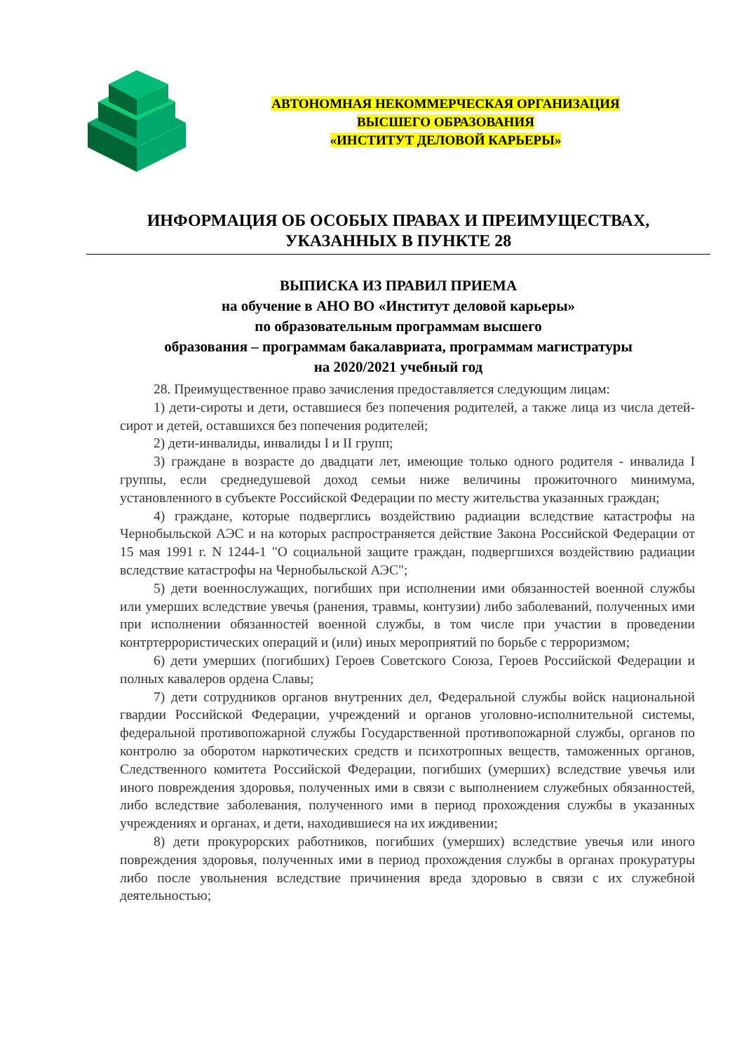АВТОНОМНАЯ НЕКОММЕРЧЕСКАЯ ОРГАНИЗАЦИЯ
ВЫСШЕГО ОБРАЗОВАНИЯ
«ИНСТИТУТ ДЕЛОВОЙ КАРЬЕРЫ»
ИНФОРМАЦИЯ ОБ ОСОБЫХ ПРАВАХ И ПРЕИМУЩЕСТВАХ,
УКАЗАННЫХ В ПУНКТЕ 28
ВЫПИСКА ИЗ ПРАВИЛ ПРИЕМА
на обучение в АНО ВО «Институт деловой карьеры»
по образовательным программам высшего
образования – программам бакалавриата, программам магистратуры
на 2020/2021 учебный год
28. Преимущественное право зачисления предоставляется следующим лицам:
1) дети-сироты и дети, оставшиеся без попечения родителей, а также лица из числа детей-сирот и детей, оставшихся без попечения родителей;
2) дети-инвалиды, инвалиды I и II групп;
3) граждане в возрасте до двадцати лет, имеющие только одного родителя - инвалида I группы, если среднедушевой доход семьи ниже величины прожиточного минимума, установленного в субъекте Российской Федерации по месту жительства указанных граждан;
4) граждане, которые подверглись воздействию радиации вследствие катастрофы на Чернобыльской АЭС и на которых распространяется действие Закона Российской Федерации от 15 мая 1991 г. N 1244-1 "О социальной защите граждан, подвергшихся воздействию радиации вследствие катастрофы на Чернобыльской АЭС";
5) дети военнослужащих, погибших при исполнении ими обязанностей военной службы или умерших вследствие увечья (ранения, травмы, контузии) либо заболеваний, полученных ими при исполнении обязанностей военной службы, в том числе при участии в проведении контртеррористических операций и (или) иных мероприятий по борьбе с терроризмом;
6) дети умерших (погибших) Героев Советского Союза, Героев Российской Федерации и полных кавалеров ордена Славы;
7) дети сотрудников органов внутренних дел, Федеральной службы войск национальной гвардии Российской Федерации, учреждений и органов уголовно-исполнительной системы, федеральной противопожарной службы Государственной противопожарной службы, органов по контролю за оборотом наркотических средств и психотропных веществ, таможенных органов, Следственного комитета Российской Федерации, погибших (умерших) вследствие увечья или иного повреждения здоровья, полученных ими в связи с выполнением служебных обязанностей, либо вследствие заболевания, полученного ими в период прохождения службы в указанных учреждениях и органах, и дети, находившиеся на их иждивении;
8) дети прокурорских работников, погибших (умерших) вследствие увечья или иного повреждения здоровья, полученных ими в период прохождения службы в органах прокуратуры либо после увольнения вследствие причинения вреда здоровью в связи с их служебной деятельностью;